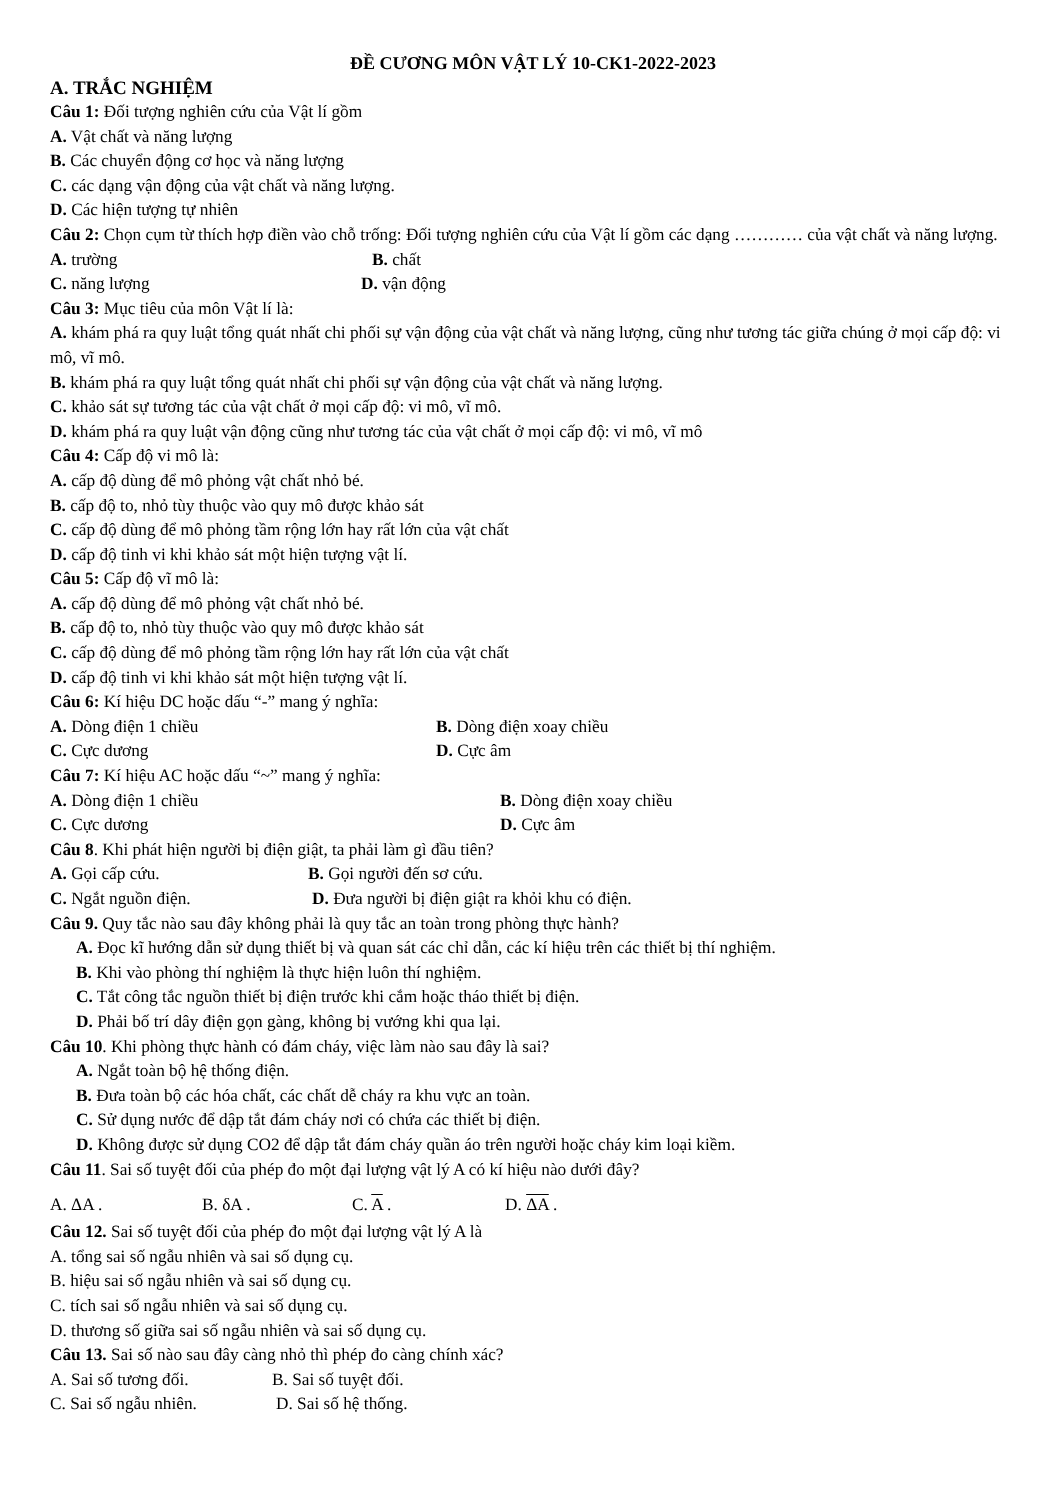ĐỀ CƯƠNG MÔN VẬT LÝ 10-CK1-2022-2023
A. TRẮC NGHIỆM
Câu 1: Đối tượng nghiên cứu của Vật lí gồm
A. Vật chất và năng lượng
B. Các chuyển động cơ học và năng lượng
C. các dạng vận động của vật chất và năng lượng.
D. Các hiện tượng tự nhiên
Câu 2: Chọn cụm từ thích hợp điền vào chỗ trống: Đối tượng nghiên cứu của Vật lí gồm các dạng ………… của vật chất và năng lượng.
A. trường B. chất
C. năng lượng D. vận động
Câu 3: Mục tiêu của môn Vật lí là:
A. khám phá ra quy luật tổng quát nhất chi phối sự vận động của vật chất và năng lượng, cũng như tương tác giữa chúng ở mọi cấp độ: vi mô, vĩ mô.
B. khám phá ra quy luật tổng quát nhất chi phối sự vận động của vật chất và năng lượng.
C. khảo sát sự tương tác của vật chất ở mọi cấp độ: vi mô, vĩ mô.
D. khám phá ra quy luật vận động cũng như tương tác của vật chất ở mọi cấp độ: vi mô, vĩ mô
Câu 4: Cấp độ vi mô là:
A. cấp độ dùng để mô phỏng vật chất nhỏ bé.
B. cấp độ to, nhỏ tùy thuộc vào quy mô được khảo sát
C. cấp độ dùng để mô phỏng tầm rộng lớn hay rất lớn của vật chất
D. cấp độ tinh vi khi khảo sát một hiện tượng vật lí.
Câu 5: Cấp độ vĩ mô là:
A. cấp độ dùng để mô phỏng vật chất nhỏ bé.
B. cấp độ to, nhỏ tùy thuộc vào quy mô được khảo sát
C. cấp độ dùng để mô phỏng tầm rộng lớn hay rất lớn của vật chất
D. cấp độ tinh vi khi khảo sát một hiện tượng vật lí.
Câu 6: Kí hiệu DC hoặc dấu “-” mang ý nghĩa:
A. Dòng điện 1 chiều B. Dòng điện xoay chiều
C. Cực dương D. Cực âm
Câu 7: Kí hiệu AC hoặc dấu “~” mang ý nghĩa:
A. Dòng điện 1 chiều B. Dòng điện xoay chiều
C. Cực dương D. Cực âm
Câu 8. Khi phát hiện người bị điện giật, ta phải làm gì đầu tiên?
A. Gọi cấp cứu. B. Gọi người đến sơ cứu.
C. Ngắt nguồn điện. D. Đưa người bị điện giật ra khỏi khu có điện.
Câu 9. Quy tắc nào sau đây không phải là quy tắc an toàn trong phòng thực hành?
A. Đọc kĩ hướng dẫn sử dụng thiết bị và quan sát các chỉ dẫn, các kí hiệu trên các thiết bị thí nghiệm.
B. Khi vào phòng thí nghiệm là thực hiện luôn thí nghiệm.
C. Tắt công tắc nguồn thiết bị điện trước khi cắm hoặc tháo thiết bị điện.
D. Phải bố trí dây điện gọn gàng, không bị vướng khi qua lại.
Câu 10. Khi phòng thực hành có đám cháy, việc làm nào sau đây là sai?
A. Ngắt toàn bộ hệ thống điện.
B. Đưa toàn bộ các hóa chất, các chất dễ cháy ra khu vực an toàn.
C. Sử dụng nước để dập tắt đám cháy nơi có chứa các thiết bị điện.
D. Không được sử dụng CO2 để dập tắt đám cháy quần áo trên người hoặc cháy kim loại kiềm.
Câu 11. Sai số tuyệt đối của phép đo một đại lượng vật lý A có kí hiệu nào dưới đây?
A. ΔA . B. δA . C. A . D. ΔA .
Câu 12. Sai số tuyệt đối của phép đo một đại lượng vật lý A là
A. tổng sai số ngẫu nhiên và sai số dụng cụ.
B. hiệu sai số ngẫu nhiên và sai số dụng cụ.
C. tích sai số ngẫu nhiên và sai số dụng cụ.
D. thương số giữa sai số ngẫu nhiên và sai số dụng cụ.
Câu 13. Sai số nào sau đây càng nhỏ thì phép đo càng chính xác?
A. Sai số tương đối. B. Sai số tuyệt đối.
C. Sai số ngẫu nhiên. D. Sai số hệ thống.